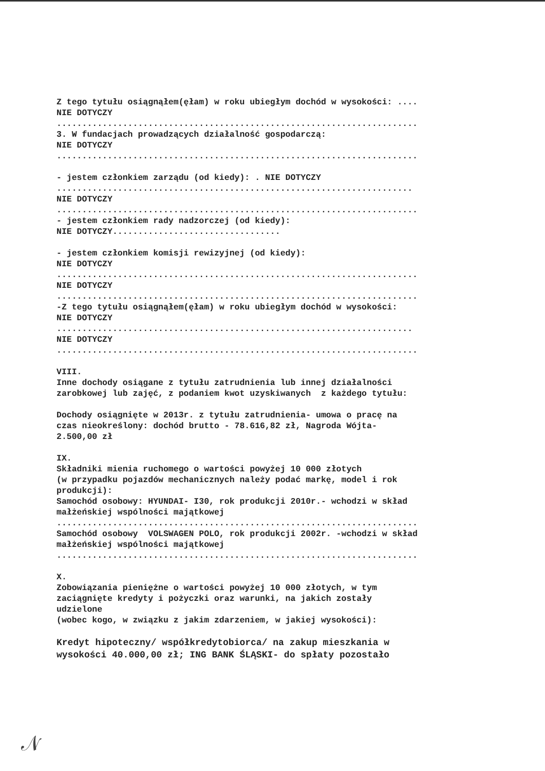Z tego tytułu osiągnąłem(ęłam) w roku ubiegłym dochód w wysokości: ....
NIE DOTYCZY
.......................................................................
3. W fundacjach prowadzących działalność gospodarczą:
NIE DOTYCZY
.......................................................................
- jestem członkiem zarządu (od kiedy): . NIE DOTYCZY
......................................................................
NIE DOTYCZY
.......................................................................
- jestem członkiem rady nadzorczej (od kiedy):
NIE DOTYCZY.................................
- jestem członkiem komisji rewizyjnej (od kiedy):
NIE DOTYCZY
.......................................................................
NIE DOTYCZY
.......................................................................
-Z tego tytułu osiągnąłem(ęłam) w roku ubiegłym dochód w wysokości:
NIE DOTYCZY
......................................................................
NIE DOTYCZY
.......................................................................
VIII.
Inne dochody osiągane z tytułu zatrudnienia lub innej działalności
zarobkowej lub zajęć, z podaniem kwot uzyskiwanych z każdego tytułu:
Dochody osiągnięte w 2013r. z tytułu zatrudnienia- umowa o pracę na
czas nieokreślony: dochód brutto - 78.616,82 zł, Nagroda Wójta-
2.500,00 zł
IX.
Składniki mienia ruchomego o wartości powyżej 10 000 złotych
(w przypadku pojazdów mechanicznych należy podać markę, model i rok
produkcji):
Samochód osobowy: HYUNDAI- I30, rok produkcji 2010r.- wchodzi w skład
małżeńskiej wspólności majątkowej
.......................................................................
Samochód osobowy VOLSWAGEN POLO, rok produkcji 2002r. -wchodzi w skład
małżeńskiej wspólności majątkowej
.......................................................................
X.
Zobowiązania pieniężne o wartości powyżej 10 000 złotych, w tym
zaciągnięte kredyty i pożyczki oraz warunki, na jakich zostały
udzielone
(wobec kogo, w związku z jakim zdarzeniem, w jakiej wysokości):
Kredyt hipoteczny/ współkredytobiorca/ na zakup mieszkania w
wysokości 40.000,00 zł; ING BANK ŚLĄSKI- do spłaty pozostało
𝒩